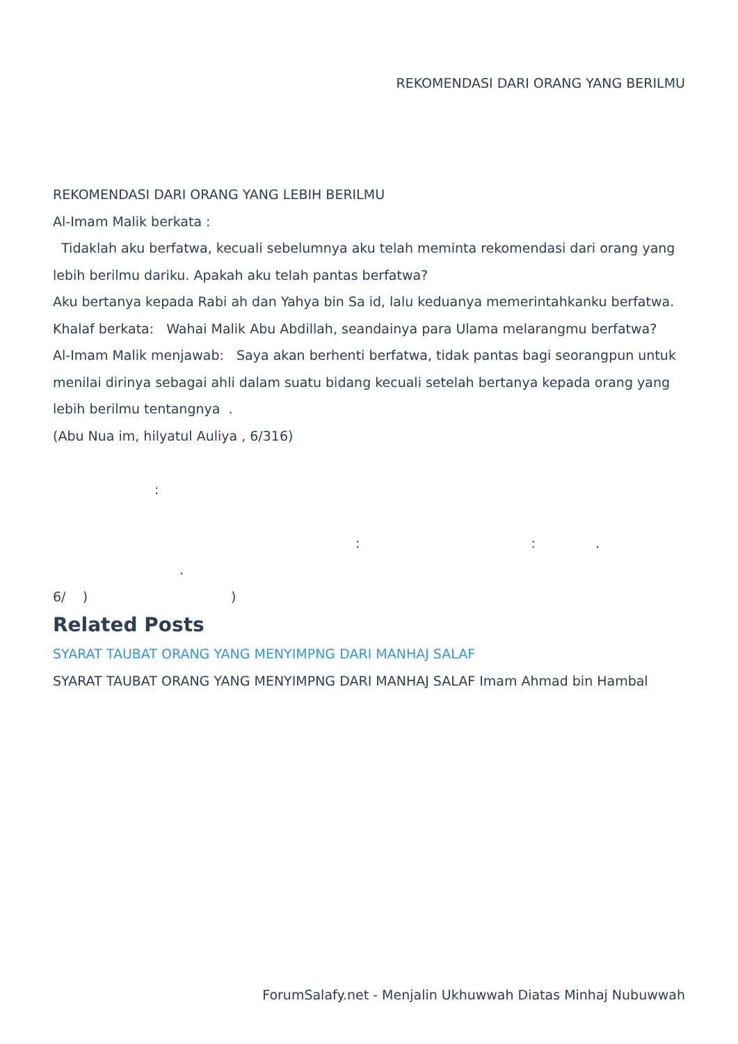REKOMENDASI DARI ORANG YANG BERILMU
REKOMENDASI DARI ORANG YANG LEBIH BERILMU
Al-Imam Malik berkata :
Tidaklah aku berfatwa, kecuali sebelumnya aku telah meminta rekomendasi dari orang yang lebih berilmu dariku. Apakah aku telah pantas berfatwa?
Aku bertanya kepada Rabi ah dan Yahya bin Sa id, lalu keduanya memerintahkanku berfatwa.
Khalaf berkata: Wahai Malik Abu Abdillah, seandainya para Ulama melarangmu berfatwa?
Al-Imam Malik menjawab: Saya akan berhenti berfatwa, tidak pantas bagi seorangpun untuk menilai dirinya sebagai ahli dalam suatu bidang kecuali setelah bertanya kepada orang yang lebih berilmu tentangnya .
(Abu Nua im, hilyatul Auliya , 6/316)
:
: : .
.
6/ ) )
Related Posts
SYARAT TAUBAT ORANG YANG MENYIMPNG DARI MANHAJ SALAF
SYARAT TAUBAT ORANG YANG MENYIMPNG DARI MANHAJ SALAF Imam Ahmad bin Hambal
ForumSalafy.net - Menjalin Ukhuwwah Diatas Minhaj Nubuwwah